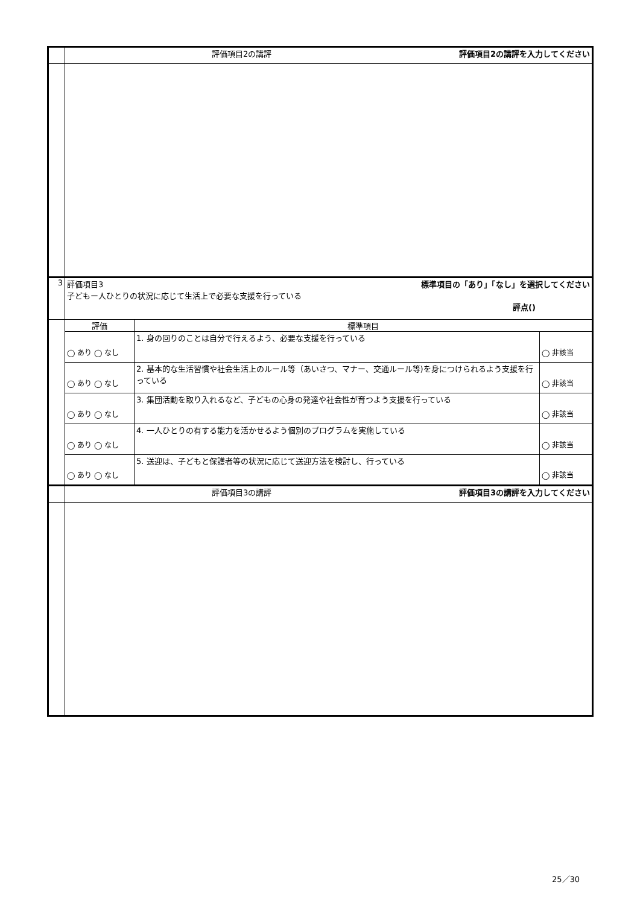| | 評価項目2の講評 評価項目2の講評を入力してください | | |
| 3 | 評価項目3 標準項目の「あり」「なし」を選択してください 子どもー人ひとりの状況に応じて生活上で必要な支援を行っている 評点() | | |
| | 評価 | 標準項目 | |
| | ◯ あり ◯ なし | 1. 身の回りのことは自分で行えるよう、必要な支援を行っている | ◯ 非該当 |
| | ◯ あり ◯ なし | 2. 基本的な生活習慣や社会生活上のルール等（あいさつ、マナー、交通ルール等)を身につけられるよう支援を行っている | ◯ 非該当 |
| | ◯ あり ◯ なし | 3. 集団活動を取り入れるなど、子どもの心身の発達や社会性が育つよう支援を行っている | ◯ 非該当 |
| | ◯ あり ◯ なし | 4. 一人ひとりの有する能力を活かせるよう個別のプログラムを実施している | ◯ 非該当 |
| | ◯ あり ◯ なし | 5. 送迎は、子どもと保護者等の状況に応じて送迎方法を検討し、行っている | ◯ 非該当 |
| | 評価項目3の講評 評価項目3の講評を入力してください | | |
25／30